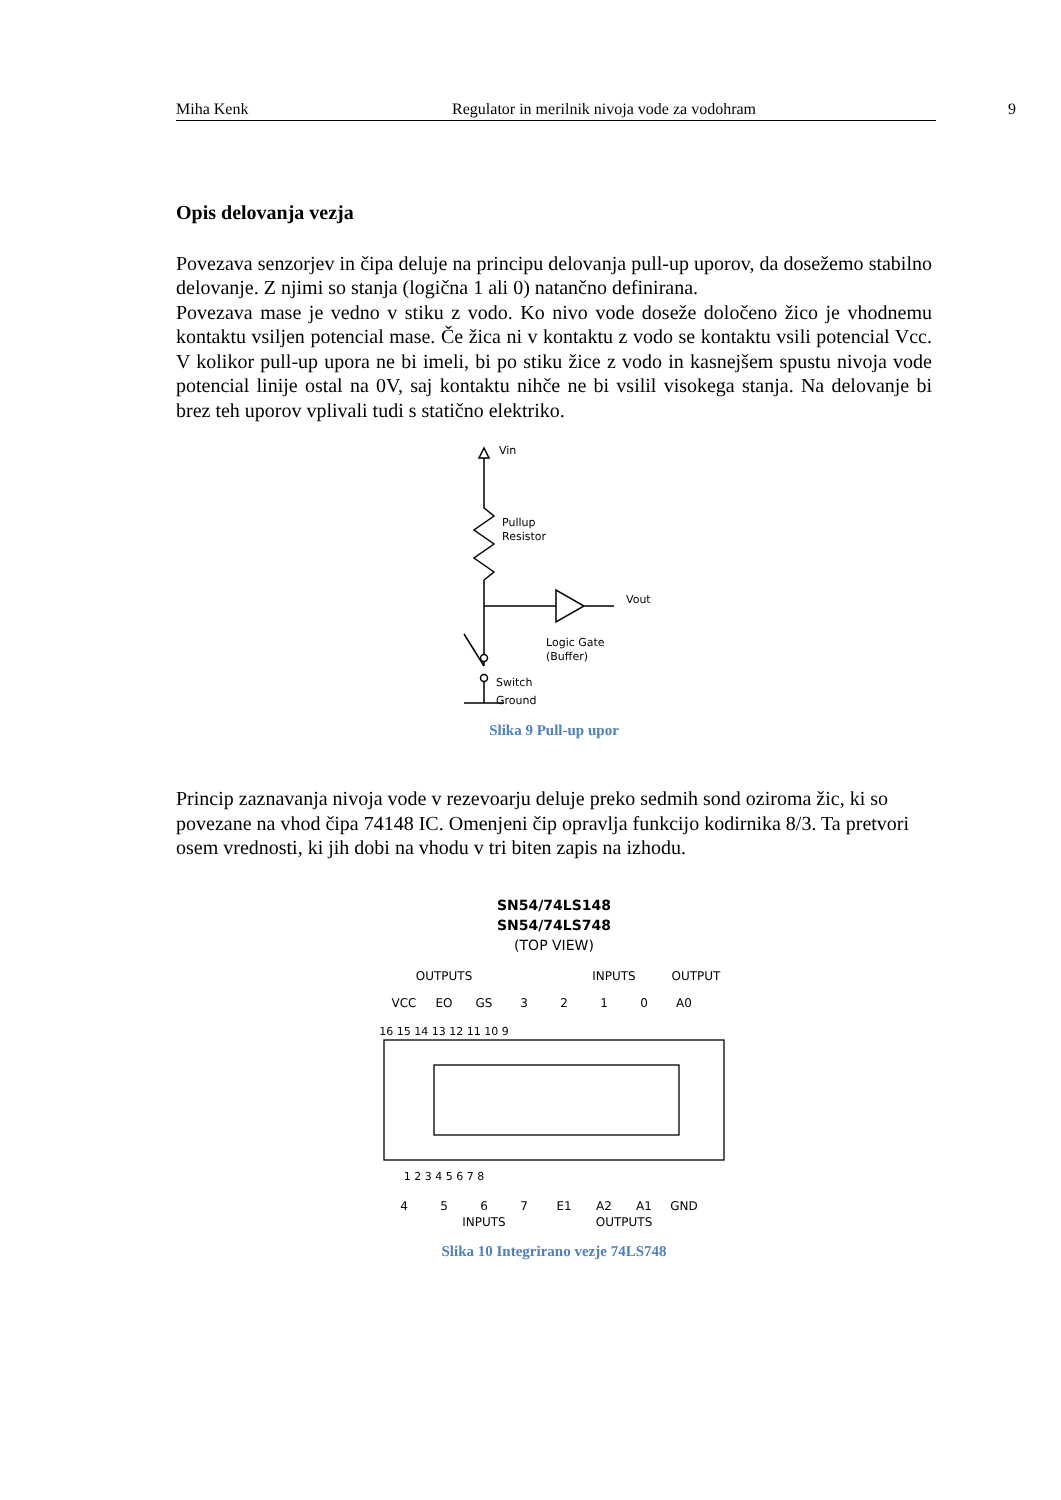Miha Kenk Regulator in merilnik nivoja vode za vodohram 9
Opis delovanja vezja
Povezava senzorjev in čipa deluje na principu delovanja pull-up uporov, da dosežemo stabilno delovanje. Z njimi so stanja (logična 1 ali 0) natančno definirana.
Povezava mase je vedno v stiku z vodo. Ko nivo vode doseže določeno žico je vhodnemu kontaktu vsiljen potencial mase. Če žica ni v kontaktu z vodo se kontaktu vsili potencial Vcc. V kolikor pull-up upora ne bi imeli, bi po stiku žice z vodo in kasnejšem spustu nivoja vode potencial linije ostal na 0V, saj kontaktu nihče ne bi vsilil visokega stanja. Na delovanje bi brez teh uporov vplivali tudi s statično elektriko.
Vin
Pullup
Resistor
Vout
Logic Gate
(Buffer)
Switch
Ground
Slika 9 Pull-up upor
Princip zaznavanja nivoja vode v rezevoarju deluje preko sedmih sond oziroma žic, ki so povezane na vhod čipa 74148 IC. Omenjeni čip opravlja funkcijo kodirnika 8/3. Ta pretvori osem vrednosti, ki jih dobi na vhodu v tri biten zapis na izhodu.
SN54/74LS148
SN54/74LS748
(TOP VIEW)
OUTPUTS
INPUTS
OUTPUT
VCC
EO
GS
3
2
1
0
A0
4
5
6
7
E1
A2
A1
GND
INPUTS
OUTPUTS
16 15 14 13 12 11 10 9
1 2 3 4 5 6 7 8
Slika 10 Integrirano vezje 74LS748